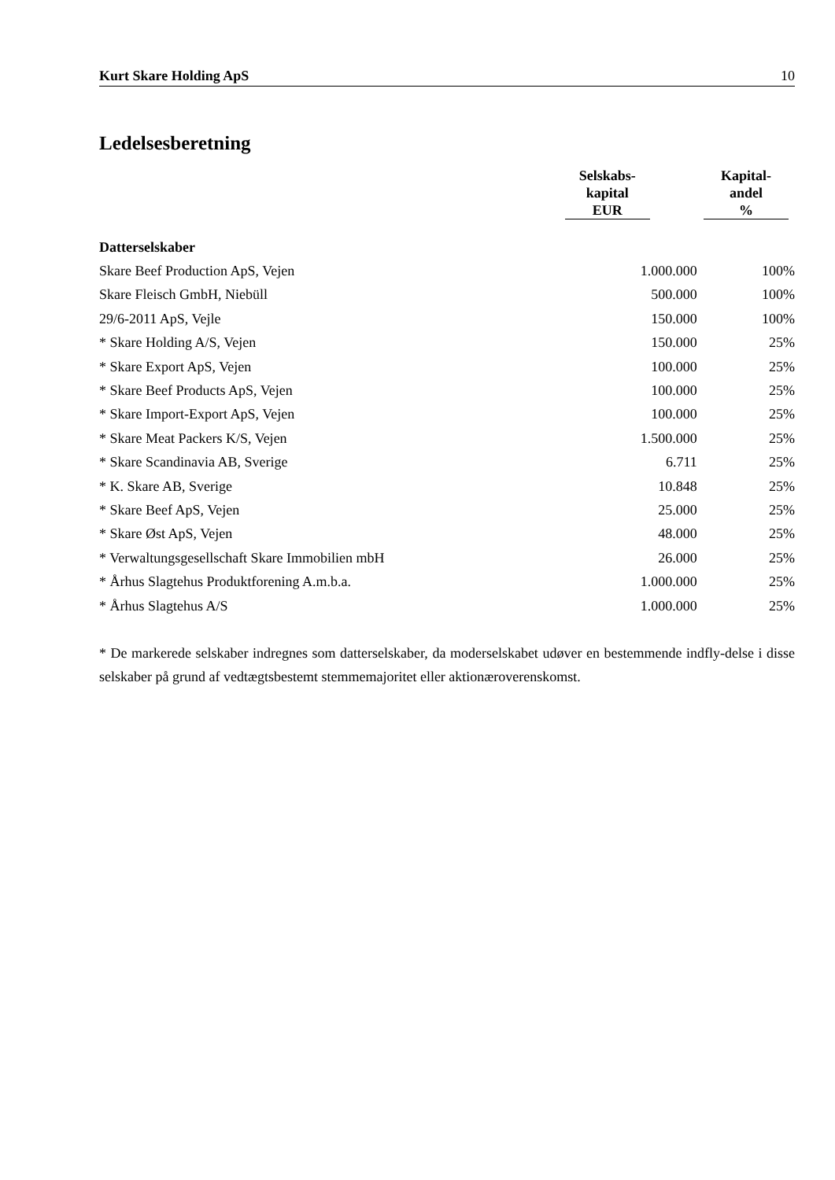Kurt Skare Holding ApS 10
Ledelsesberetning
| | Selskabs- kapital EUR | Kapital- andel % |
| --- | --- | --- |
| Datterselskaber | | |
| Skare Beef Production ApS, Vejen | 1.000.000 | 100% |
| Skare Fleisch GmbH, Niebüll | 500.000 | 100% |
| 29/6-2011 ApS, Vejle | 150.000 | 100% |
| * Skare Holding A/S, Vejen | 150.000 | 25% |
| * Skare Export ApS, Vejen | 100.000 | 25% |
| * Skare Beef Products ApS, Vejen | 100.000 | 25% |
| * Skare Import-Export ApS, Vejen | 100.000 | 25% |
| * Skare Meat Packers K/S, Vejen | 1.500.000 | 25% |
| * Skare Scandinavia AB, Sverige | 6.711 | 25% |
| * K. Skare AB, Sverige | 10.848 | 25% |
| * Skare Beef ApS, Vejen | 25.000 | 25% |
| * Skare Øst ApS, Vejen | 48.000 | 25% |
| * Verwaltungsgesellschaft Skare Immobilien mbH | 26.000 | 25% |
| * Århus Slagtehus Produktforening A.m.b.a. | 1.000.000 | 25% |
| * Århus Slagtehus A/S | 1.000.000 | 25% |
* De markerede selskaber indregnes som datterselskaber, da moderselskabet udøver en bestemmende indfly-delse i disse selskaber på grund af vedtægtsbestemt stemmemajoritet eller aktionæroverenskomst.